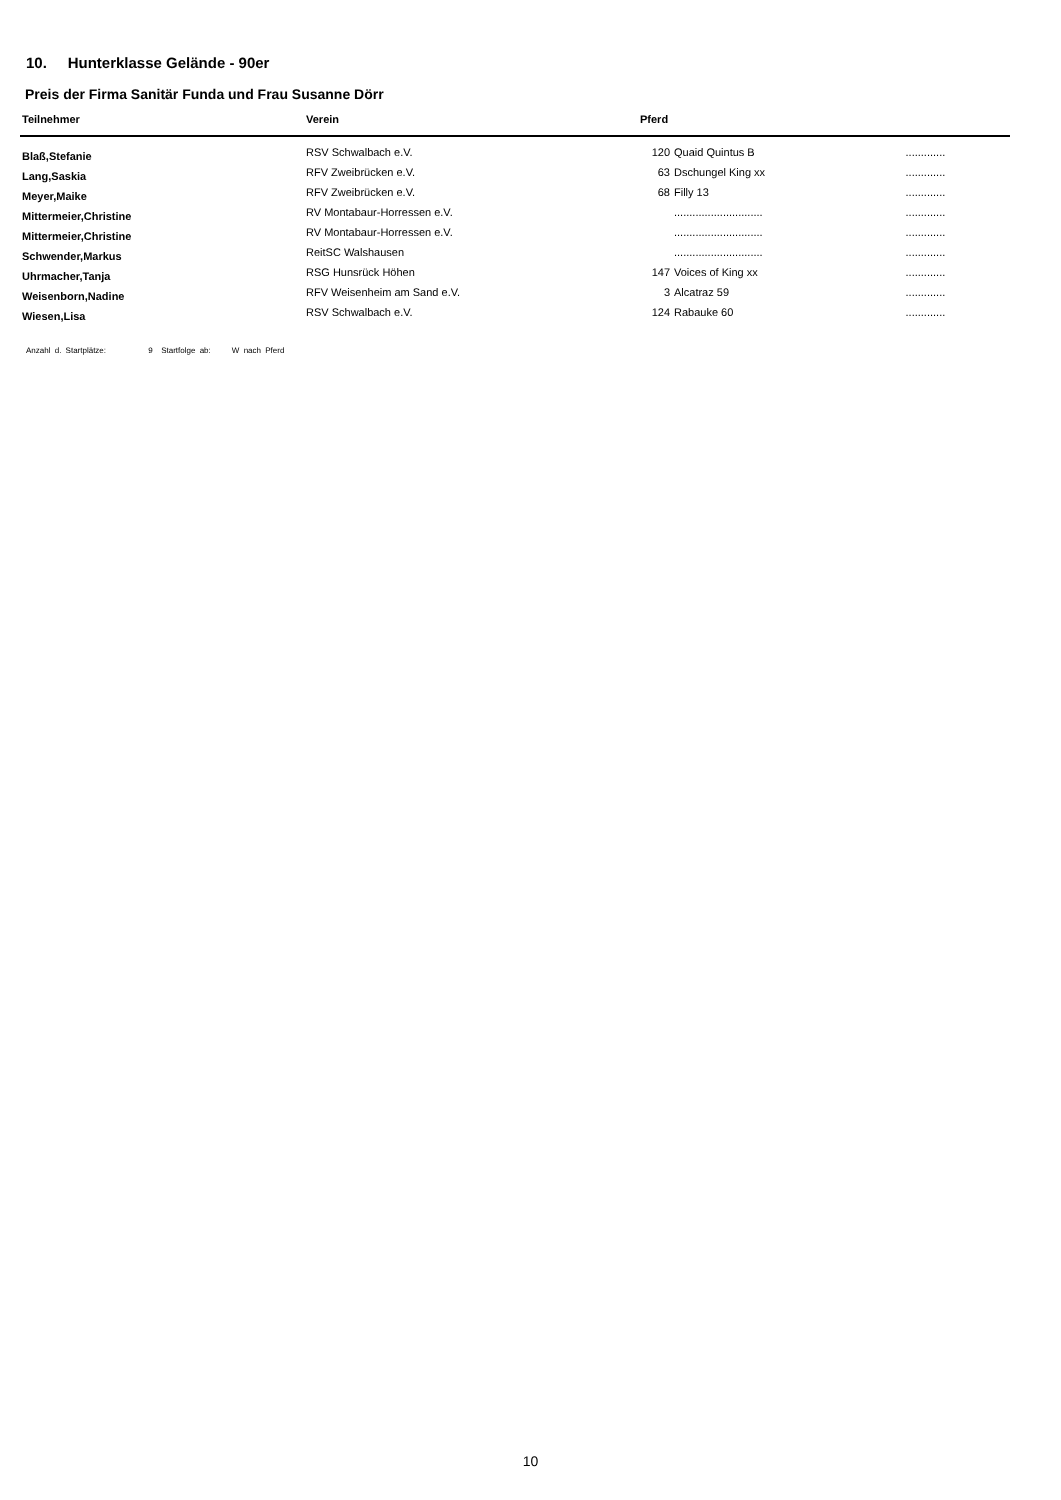10. Hunterklasse Gelände - 90er
Preis der Firma Sanitär Funda und Frau Susanne Dörr
| Teilnehmer | Verein | Pferd | | |
| --- | --- | --- | --- | --- |
| Blaß,Stefanie | RSV Schwalbach e.V. | 120 | Quaid Quintus B | ............. |
| Lang,Saskia | RFV Zweibrücken e.V. | 63 | Dschungel King xx | ............. |
| Meyer,Maike | RFV Zweibrücken e.V. | 68 | Filly 13 | ............. |
| Mittermeier,Christine | RV Montabaur-Horressen e.V. | | ............................. | ............. |
| Mittermeier,Christine | RV Montabaur-Horressen e.V. | | ............................. | ............. |
| Schwender,Markus | ReitSC Walshausen | | ............................. | ............. |
| Uhrmacher,Tanja | RSG Hunsrück Höhen | 147 | Voices of King xx | ............. |
| Weisenborn,Nadine | RFV Weisenheim am Sand e.V. | 3 | Alcatraz 59 | ............. |
| Wiesen,Lisa | RSV Schwalbach e.V. | 124 | Rabauke 60 | ............. |
Anzahl d. Startplätze: 9 Startfolge ab: W nach Pferd
10